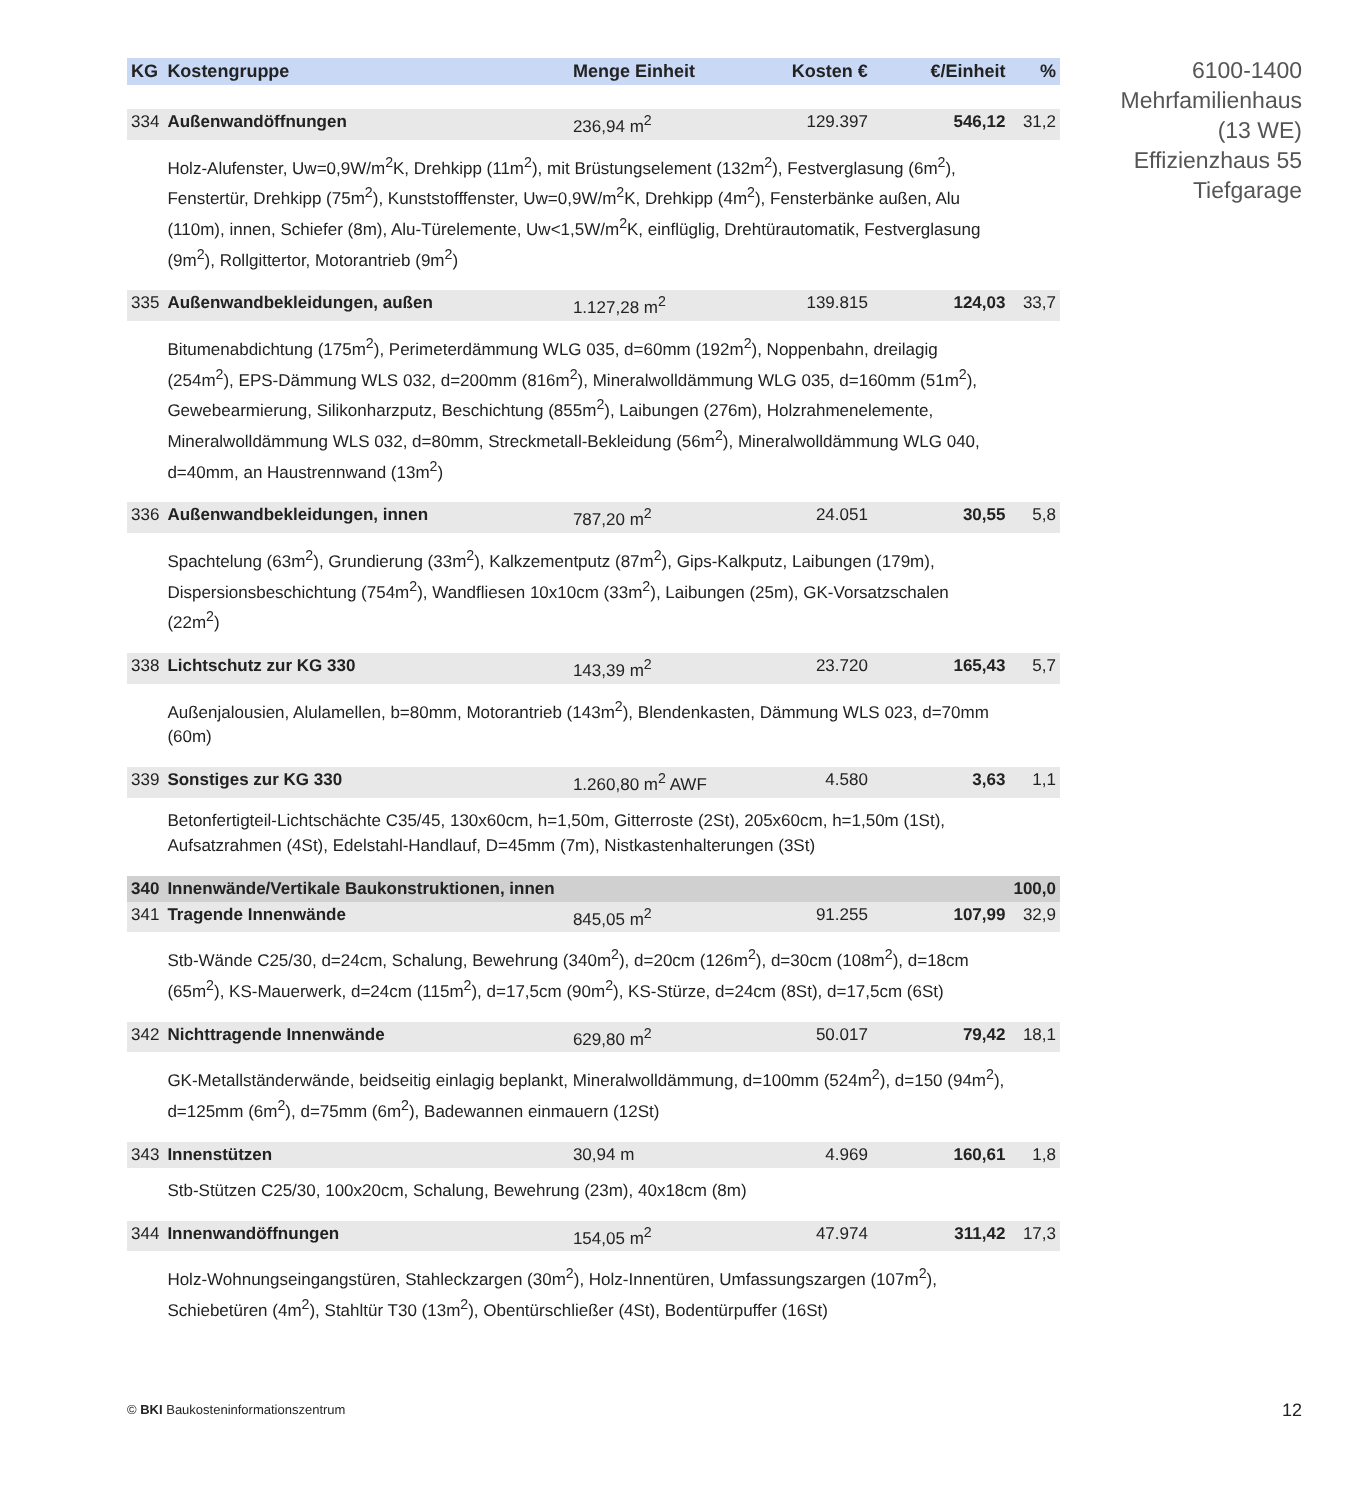| KG | Kostengruppe | Menge Einheit | Kosten € | €/Einheit | % |
| --- | --- | --- | --- | --- | --- |
| 334 | Außenwandöffnungen | 236,94 m<sup>2</sup> | 129.397 | 546,12 | 31,2 |
| | Holz-Alufenster, Uw=0,9W/m<sup>2</sup>K, Drehkipp (11m<sup>2</sup>), mit Brüstungselement (132m<sup>2</sup>), Festverglasung (6m<sup>2</sup>), Fenstertür, Drehkipp (75m<sup>2</sup>), Kunststofffenster, Uw=0,9W/m<sup>2</sup>K, Drehkipp (4m<sup>2</sup>), Fensterbänke außen, Alu (110m), innen, Schiefer (8m), Alu-Türelemente, Uw<1,5W/m<sup>2</sup>K, einflüglig, Drehtürautomatik, Festverglasung (9m<sup>2</sup>), Rollgittertor, Motorantrieb (9m<sup>2</sup>) | | | | |
| 335 | Außenwandbekleidungen, außen | 1.127,28 m<sup>2</sup> | 139.815 | 124,03 | 33,7 |
| | Bitumenabdichtung (175m<sup>2</sup>), Perimeterdämmung WLG 035, d=60mm (192m<sup>2</sup>), Noppenbahn, dreilagig (254m<sup>2</sup>), EPS-Dämmung WLS 032, d=200mm (816m<sup>2</sup>), Mineralwolldämmung WLG 035, d=160mm (51m<sup>2</sup>), Gewebearmierung, Silikonharzputz, Beschichtung (855m<sup>2</sup>), Laibungen (276m), Holzrahmenelemente, Mineralwolldämmung WLS 032, d=80mm, Streckmetall-Bekleidung (56m<sup>2</sup>), Mineralwolldämmung WLG 040, d=40mm, an Haustrennwand (13m<sup>2</sup>) | | | | |
| 336 | Außenwandbekleidungen, innen | 787,20 m<sup>2</sup> | 24.051 | 30,55 | 5,8 |
| | Spachtelung (63m<sup>2</sup>), Grundierung (33m<sup>2</sup>), Kalkzementputz (87m<sup>2</sup>), Gips-Kalkputz, Laibungen (179m), Dispersionsbeschichtung (754m<sup>2</sup>), Wandfliesen 10x10cm (33m<sup>2</sup>), Laibungen (25m), GK-Vorsatzschalen (22m<sup>2</sup>) | | | | |
| 338 | Lichtschutz zur KG 330 | 143,39 m<sup>2</sup> | 23.720 | 165,43 | 5,7 |
| | Außenjalousien, Alulamellen, b=80mm, Motorantrieb (143m<sup>2</sup>), Blendenkasten, Dämmung WLS 023, d=70mm (60m) | | | | |
| 339 | Sonstiges zur KG 330 | 1.260,80 m<sup>2</sup> AWF | 4.580 | 3,63 | 1,1 |
| | Betonfertigteil-Lichtschächte C35/45, 130x60cm, h=1,50m, Gitterroste (2St), 205x60cm, h=1,50m (1St), Aufsatzrahmen (4St), Edelstahl-Handlauf, D=45mm (7m), Nistkastenhalterungen (3St) | | | | |
| 340 | Innenwände/Vertikale Baukonstruktionen, innen | | | | 100,0 |
| 341 | Tragende Innenwände | 845,05 m<sup>2</sup> | 91.255 | 107,99 | 32,9 |
| | Stb-Wände C25/30, d=24cm, Schalung, Bewehrung (340m<sup>2</sup>), d=20cm (126m<sup>2</sup>), d=30cm (108m<sup>2</sup>), d=18cm (65m<sup>2</sup>), KS-Mauerwerk, d=24cm (115m<sup>2</sup>), d=17,5cm (90m<sup>2</sup>), KS-Stürze, d=24cm (8St), d=17,5cm (6St) | | | | |
| 342 | Nichttragende Innenwände | 629,80 m<sup>2</sup> | 50.017 | 79,42 | 18,1 |
| | GK-Metallständerwände, beidseitig einlagig beplankt, Mineralwolldämmung, d=100mm (524m<sup>2</sup>), d=150 (94m<sup>2</sup>), d=125mm (6m<sup>2</sup>), d=75mm (6m<sup>2</sup>), Badewannen einmauern (12St) | | | | |
| 343 | Innenstützen | 30,94 m | 4.969 | 160,61 | 1,8 |
| | Stb-Stützen C25/30, 100x20cm, Schalung, Bewehrung (23m), 40x18cm (8m) | | | | |
| 344 | Innenwandöffnungen | 154,05 m<sup>2</sup> | 47.974 | 311,42 | 17,3 |
| | Holz-Wohnungseingangstüren, Stahleckzargen (30m<sup>2</sup>), Holz-Innentüren, Umfassungszargen (107m<sup>2</sup>), Schiebetüren (4m<sup>2</sup>), Stahltür T30 (13m<sup>2</sup>), Obentürschließer (4St), Bodentürpuffer (16St) | | | | |
6100-1400
Mehrfamilienhaus
(13 WE)
Effizienzhaus 55
Tiefgarage
© BKI Baukosteninformationszentrum
12